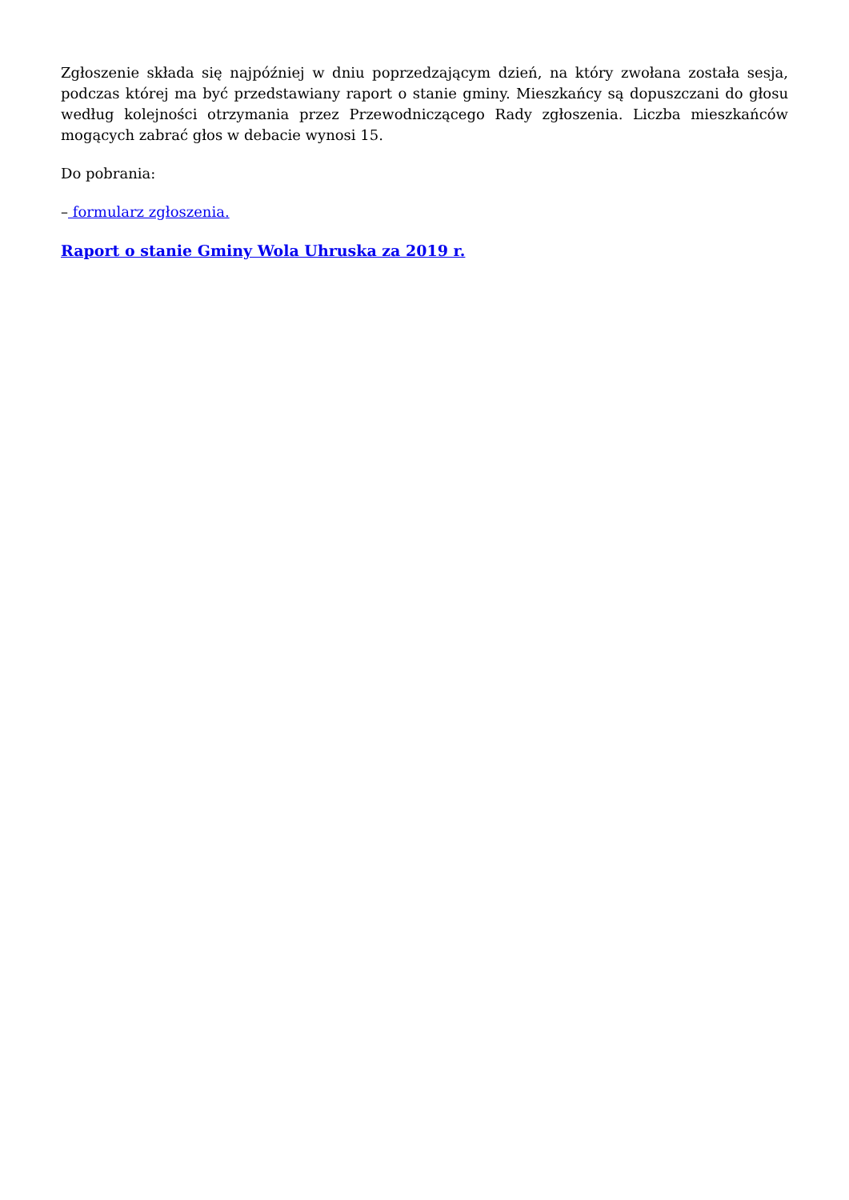Zgłoszenie składa się najpóźniej w dniu poprzedzającym dzień, na który zwołana została sesja, podczas której ma być przedstawiany raport o stanie gminy. Mieszkańcy są dopuszczani do głosu według kolejności otrzymania przez Przewodniczącego Rady zgłoszenia. Liczba mieszkańców mogących zabrać głos w debacie wynosi 15.
Do pobrania:
– formularz zgłoszenia.
Raport o stanie Gminy Wola Uhruska za 2019 r.